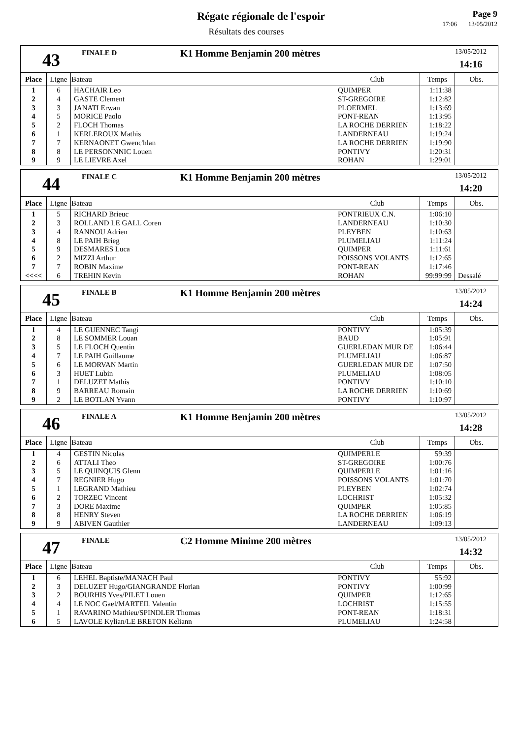Régate régionale de l'espoir
Résultats des courses
Page 9
17:06 13/05/2012
43
FINALE D
K1 Homme Benjamin 200 mètres
13/05/2012
14:16
| Place | Ligne | Bateau | Club | Temps | Obs. |
| --- | --- | --- | --- | --- | --- |
| 1 | 6 | HACHAIR Leo | QUIMPER | 1:11:38 | |
| 2 | 4 | GASTE Clement | ST-GREGOIRE | 1:12:82 | |
| 3 | 3 | JANATI Erwan | PLOERMEL | 1:13:69 | |
| 4 | 5 | MORICE Paolo | PONT-REAN | 1:13:95 | |
| 5 | 2 | FLOCH Thomas | LA ROCHE DERRIEN | 1:18:22 | |
| 6 | 1 | KERLEROUX Mathis | LANDERNEAU | 1:19:24 | |
| 7 | 7 | KERNAONET Gwenc'hlan | LA ROCHE DERRIEN | 1:19:90 | |
| 8 | 8 | LE PERSONNNIC Louen | PONTIVY | 1:20:31 | |
| 9 | 9 | LE LIEVRE Axel | ROHAN | 1:29:01 | |
44
FINALE C
K1 Homme Benjamin 200 mètres
13/05/2012
14:20
| Place | Ligne | Bateau | Club | Temps | Obs. |
| --- | --- | --- | --- | --- | --- |
| 1 | 5 | RICHARD Brieuc | PONTRIEUX C.N. | 1:06:10 | |
| 2 | 3 | ROLLAND LE GALL Coren | LANDERNEAU | 1:10:30 | |
| 3 | 4 | RANNOU Adrien | PLEYBEN | 1:10:63 | |
| 4 | 8 | LE PAIH Brieg | PLUMELIAU | 1:11:24 | |
| 5 | 9 | DESMARES Luca | QUIMPER | 1:11:61 | |
| 6 | 2 | MIZZI Arthur | POISSONS VOLANTS | 1:12:65 | |
| 7 | 7 | ROBIN Maxime | PONT-REAN | 1:17:46 | |
| <<<< | 6 | TREHIN Kevin | ROHAN | 99:99:99 | Dessalé |
45
FINALE B
K1 Homme Benjamin 200 mètres
13/05/2012
14:24
| Place | Ligne | Bateau | Club | Temps | Obs. |
| --- | --- | --- | --- | --- | --- |
| 1 | 4 | LE GUENNEC Tangi | PONTIVY | 1:05:39 | |
| 2 | 8 | LE SOMMER Louan | BAUD | 1:05:91 | |
| 3 | 5 | LE FLOCH Quentin | GUERLEDAN MUR DE | 1:06:44 | |
| 4 | 7 | LE PAIH Guillaume | PLUMELIAU | 1:06:87 | |
| 5 | 6 | LE MORVAN Martin | GUERLEDAN MUR DE | 1:07:50 | |
| 6 | 3 | HUET Lubin | PLUMELIAU | 1:08:05 | |
| 7 | 1 | DELUZET Mathis | PONTIVY | 1:10:10 | |
| 8 | 9 | BARREAU Romain | LA ROCHE DERRIEN | 1:10:69 | |
| 9 | 2 | LE BOTLAN Yvann | PONTIVY | 1:10:97 | |
46
FINALE A
K1 Homme Benjamin 200 mètres
13/05/2012
14:28
| Place | Ligne | Bateau | Club | Temps | Obs. |
| --- | --- | --- | --- | --- | --- |
| 1 | 4 | GESTIN Nicolas | QUIMPERLE | 59:39 | |
| 2 | 6 | ATTALI Theo | ST-GREGOIRE | 1:00:76 | |
| 3 | 5 | LE QUINQUIS Glenn | QUIMPERLE | 1:01:16 | |
| 4 | 7 | REGNIER Hugo | POISSONS VOLANTS | 1:01:70 | |
| 5 | 1 | LEGRAND Mathieu | PLEYBEN | 1:02:74 | |
| 6 | 2 | TORZEC Vincent | LOCHRIST | 1:05:32 | |
| 7 | 3 | DORE Maxime | QUIMPER | 1:05:85 | |
| 8 | 8 | HENRY Steven | LA ROCHE DERRIEN | 1:06:19 | |
| 9 | 9 | ABIVEN Gauthier | LANDERNEAU | 1:09:13 | |
47
FINALE
C2 Homme Minime 200 mètres
13/05/2012
14:32
| Place | Ligne | Bateau | Club | Temps | Obs. |
| --- | --- | --- | --- | --- | --- |
| 1 | 6 | LEHEL Baptiste/MANACH Paul | PONTIVY | 55:92 | |
| 2 | 3 | DELUZET Hugo/GIANGRANDE Florian | PONTIVY | 1:00:99 | |
| 3 | 2 | BOURHIS Yves/PILET Louen | QUIMPER | 1:12:65 | |
| 4 | 4 | LE NOC Gael/MARTEIL Valentin | LOCHRIST | 1:15:55 | |
| 5 | 1 | RAVARINO Mathieu/SPINDLER Thomas | PONT-REAN | 1:18:31 | |
| 6 | 5 | LAVOLE Kylian/LE BRETON Keliann | PLUMELIAU | 1:24:58 | |